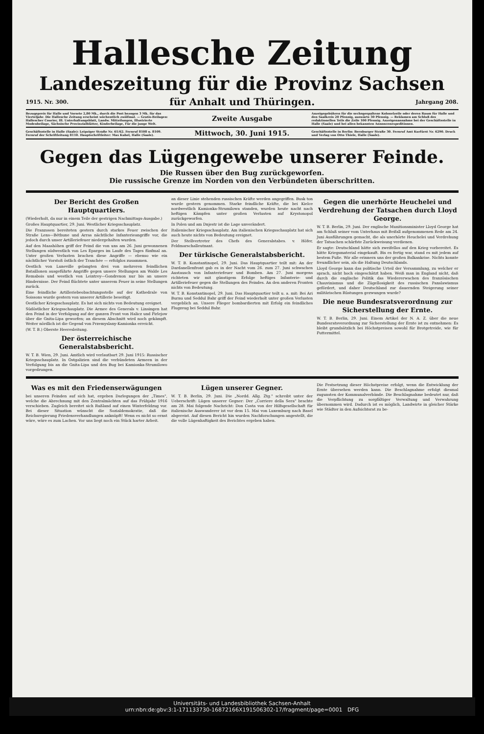Hallesche Zeitung
Landeszeitung für die Provinz Sachsen
1915. Nr. 300. für Anhalt und Thüringen. Jahrgang 208.
Bezugspreis für Halle und Vororte 2,80 Mk., durch die Post bezogen 3 Mk. für das Vierteljahr. Die Hallesche Zeitung erscheint wöchentlich zwölfmal. — Gratis-Beilagen: Hallescher Courier, Ill. Unterhaltungsblatt, Landw. Mitteilungen, Illustrierte Modenbeilage, Sächsische Provinzialblätter, Kinderbeilage, Für die junge Welt. Zweite Ausgabe Anzeigegebühren für die sechsgespaltene Kolonelzeile oder deren Raum für Halle und den Saalkreis 20 Pfennig, auswärts 30 Pfennig. — Reklamen am Schluß des redaktionellen Teils die Zeile 100 Pfennig. Anzeigenannahme bei der Geschäftsstelle in Halle (Saale) und bei allen bekannten Annoncenexpeditionen.
Geschäftsstelle in Halle (Saale): Leipziger Straße Nr. 61/62. Fernruf 8108 u. 8109. Fernruf der Schriftleitung 8110. Hauptschriftleiter: Max Kubel, Halle (Saale). Mittwoch, 30. Juni 1915. Geschäftsstelle in Berlin: Bernburger Straße 30. Fernruf Amt Kurfürst Nr. 6290. Druck und Verlag von Otto Thiele, Halle (Saale).
Gegen das Lügengewebe unserer Feinde.
Die Russen über den Bug zurückgeworfen.
Die russische Grenze im Norden von den Verbündeten überschritten.
Der Bericht des Großen Hauptquartiers.
(Wiederholt, da nur in einem Teile der gestrigen Nachmittags-Ausgabe.)
Großes Hauptquartier, 29. Juni. Westlicher Kriegsschauplatz.
Die Franzosen bereiteten gestern durch starkes Feuer zwischen der Straße Lens—Béthune und Arras nächtliche Infanterieangriffe vor, die jedoch durch unser Artilleriefeuer niedergehalten wurden.
Auf den Maashöhen griff der Feind die von uns am 26. Juni gewonnenen Stellungen südwestlich von Les Eparges im Laufe des Tages fünfmal an. Unter großen Verlusten brachen diese Angriffe — ebenso wie ein nächtlicher Vorstoß östlich der Tranchée — erfolglos zusammen.
Oestlich von Luneville gelangten drei von mehreren feindlichen Bataillonen ausgeführte Angriffe gegen unsere Stellungen am Walde Les Remabois und westlich von Leintrey—Gondrexon nur bis an unsere Hindernisse. Der Feind flüchtete unter unserem Feuer in seine Stellungen zurück.
Eine feindliche Artilleriebeobachtungsstelle auf der Kathedrale von Soissons wurde gestern von unserer Artillerie beseitigt.
Oestlicher Kriegsschauplatz. Es hat sich nichts von Bedeutung ereignet.
Südöstlicher Kriegsschauplatz. Die Armee des Generals v. Linsingen hat den Feind in der Verfolgung auf der ganzen Front von Halicz und Firlejow über die Gnita-Lipa geworfen; an diesem Abschnitt wird noch gekämpft. Weiter nördlich ist die Gegend von Przemyslany-Kamionka erreicht.
(W. T. B.) Oberste Heeresleitung.
Der österreichische Generalstabsbericht.
W. T. B. Wien, 29. Juni. Amtlich wird verlautbart 29. Juni 1915: Russischer Kriegsschauplatz. In Ostgalizien sind die verbündeten Armeen in der Verfolgung bis an die Gnita-Lipa und den Bug bei Kamionka-Strumilowo vorgedrungen.
an dieser Linie stehenden russischen Kräfte werden angegriffen. Busk ton wurde gestern genommen. Starke feindliche Kräfte, die bei Kielce nordwestlich Kamionka-Strumilowa standen, wurden heute nacht nach heftigen Kämpfen unter großen Verlusten auf Krystonopol zurückgeworfen.
In Polen und am Dnjestr ist die Lage unverändert.
Italienischer Kriegsschauplatz. Am italienischen Kriegsschauplatz hat sich auch heute nichts von Bedeutung ereignet.
Der Stellvertreter des Chefs des Generalstabes. v. Höfer, Feldmarschalleutnant.
Der türkische Generalstabsbericht.
W. T. B. Konstantinopel, 29. Juni. Das Hauptquartier teilt mit: An der Dardanellenfront gab es in der Nacht vom 26. zum 27. Juni schwachen Austausch von Infanteriefeuer und Bomben. Am 27. Juni morgens richteten wir mit günstigem Erfolge heftiges Infanterie- und Artilleriefeuer gegen die Stellungen des Feindes. An den anderen Fronten nichts von Bedeutung.
W. T. B. Konstantinopel, 29. Juni. Das Hauptquartier teilt u. a. mit: Bei Ari Burnu und Seddul Bahr griff der Feind wiederholt unter großen Verlusten vergeblich an. Unsere Flieger bombardierten mit Erfolg ein feindliches Flugzeug bei Seddul Bahr.
Gegen die unerhörte Heuchelei und Verdrehung der Tatsachen durch Lloyd George.
W. T. B. Berlin, 29. Juni. Der englische Munitionsminister Lloyd George hat am Schluß seiner vom Unterhaus mit Beifall aufgenommenen Rede am 24. Juni Ausführungen gemacht, die als unerhörte Heuchelei und Verdrehung der Tatsachen schärfste Zurückweisung verdienen.
Er sagte: Deutschland hätte sich zweifellos auf den Krieg vorbereitet. Es hätte Kriegsmaterial eingekauft. Bis es fertig war, stand es mit jedem auf bestem Fuße. Wir alle erinnern uns der großen Balkankrise. Nichts konnte freundlicher sein, als die Haltung Deutschlands.
Lloyd George kann das politische Urteil der Versammlung, zu welcher er sprach, nicht hoch eingeschätzt haben. Weiß man in England nicht, daß durch die englische Politik das Wiedererwachen des französischen Chauvinismus und die Zügellosigkeit des russischen Panslawismus gefördert, und daher Deutschland zur dauernden Steigerung seiner militärischen Rüstungen gezwungen wurde?
Die neue Bundesratsverordnung zur Sicherstellung der Ernte.
W. T. B. Berlin, 29. Juni. Einem Artikel der N. A. Z. über die neue Bundesratsverordnung zur Sicherstellung der Ernte ist zu entnehmen: Es bleibt grundsätzlich bei Höchstpreisen sowohl für Brotgetreide, wie für Futtermittel.
Was es mit den Friedenserwägungen
bei unseren Feinden auf sich hat, ergeben Darlegungen der „Times", welche die Abrechnung mit den Zentralmächten auf das Frühjahr 1916 verschieben. Zugleich bereitet sich Rußland auf einen Winterfeldzug vor. Bei dieser Situation wünscht die Sozialdemokratie, daß die Reichsregierung Friedensverhandlungen anknüpft! Wenn es nicht so ernst wäre, wäre es zum Lachen. Vor uns liegt noch ein Stück harter Arbeit.
Lügen unserer Gegner.
W. T. B. Berlin, 29. Juni. Die „Nordd. Allg. Ztg." schreibt unter der Ueberschrift: Lügen unserer Gegner: Der „Corriere della Sera" brachte am 28. Mai folgende Nachricht: Don Costa von der Hilfsgesellschaft für italienische Auswanderer ist vor dem 15. Mai von Luxemburg nach Basel abgereist. Auf diesen Bericht hin wurden Nachforschungen angestellt, die die volle Lügenhaftigkeit des Berichtes ergeben haben.
Die Festsetzung dieser Höchstpreise erfolgt, wenn die Entwicklung der Ernte übersehen werden kann. Die Beschlagnahme erfolgt diesmal zugunsten der Kommunalverbände. Die Beschlagnahme bedeutet nur, daß die Verpflichtung zu sorgfältiger Verwaltung und Verwahrung übernommen wird. Dadurch ist es möglich, Landwirte in gleicher Stärke wie Städter in den Aufsichtsrat zu be-
Universitäts- und Landesbibliothek Sachsen-Anhalt
urn:nbn:de:gbv:3:1-171133730-16872166X191506302-17/fragment/page=0001 DFG